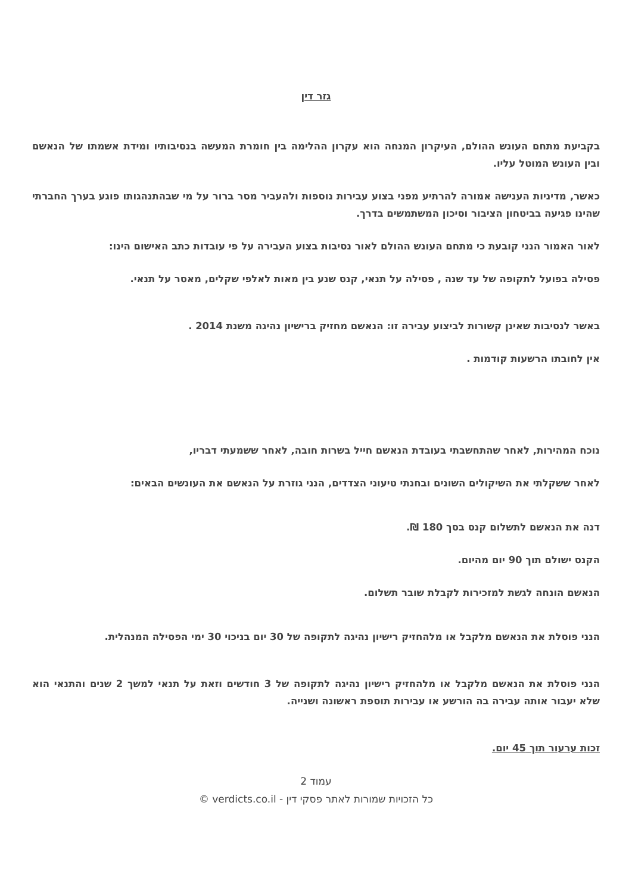גזר דין
בקביעת מתחם העונש ההולם, העיקרון המנחה הוא עקרון ההלימה בין חומרת המעשה בנסיבותיו ומידת אשמתו של הנאשם ובין העונש המוטל עליו.
כאשר, מדיניות הענישה אמורה להרתיע מפני בצוע עבירות נוספות ולהעביר מסר ברור על מי שבהתנהגותו פוגע בערך החברתי שהינו פגיעה בביטחון הציבור וסיכון המשתמשים בדרך.
לאור האמור הנני קובעת כי מתחם העונש ההולם לאור נסיבות בצוע העבירה על פי עובדות כתב האישום הינו:
פסילה בפועל לתקופה של עד שנה , פסילה על תנאי, קנס שנע בין מאות לאלפי שקלים, מאסר על תנאי.
באשר לנסיבות שאינן קשורות לביצוע עבירה זו: הנאשם מחזיק ברישיון נהיגה משנת 2014 .
אין לחובתו הרשעות קודמות .
נוכח המהירות, לאחר שהתחשבתי בעובדת הנאשם חייל בשרות חובה, לאחר ששמעתי דבריו,
לאחר ששקלתי את השיקולים השונים ובחנתי טיעוני הצדדים, הנני גוזרת על הנאשם את העונשים הבאים:
דנה את הנאשם לתשלום קנס בסך 180 ₪.
הקנס ישולם תוך 90 יום מהיום.
הנאשם הונחה לגשת למזכירות לקבלת שובר תשלום.
הנני פוסלת את הנאשם מלקבל או מלהחזיק רישיון נהיגה לתקופה של 30 יום בניכוי 30 ימי הפסילה המנהלית.
הנני פוסלת את הנאשם מלקבל או מלהחזיק רישיון נהיגה לתקופה של 3 חודשים וזאת על תנאי למשך 2 שנים והתנאי הוא שלא יעבור אותה עבירה בה הורשע או עבירות תוספת ראשונה ושנייה.
זכות ערעור תוך 45 יום.
עמוד 2
כל הזכויות שמורות לאתר פסקי דין - verdicts.co.il ©